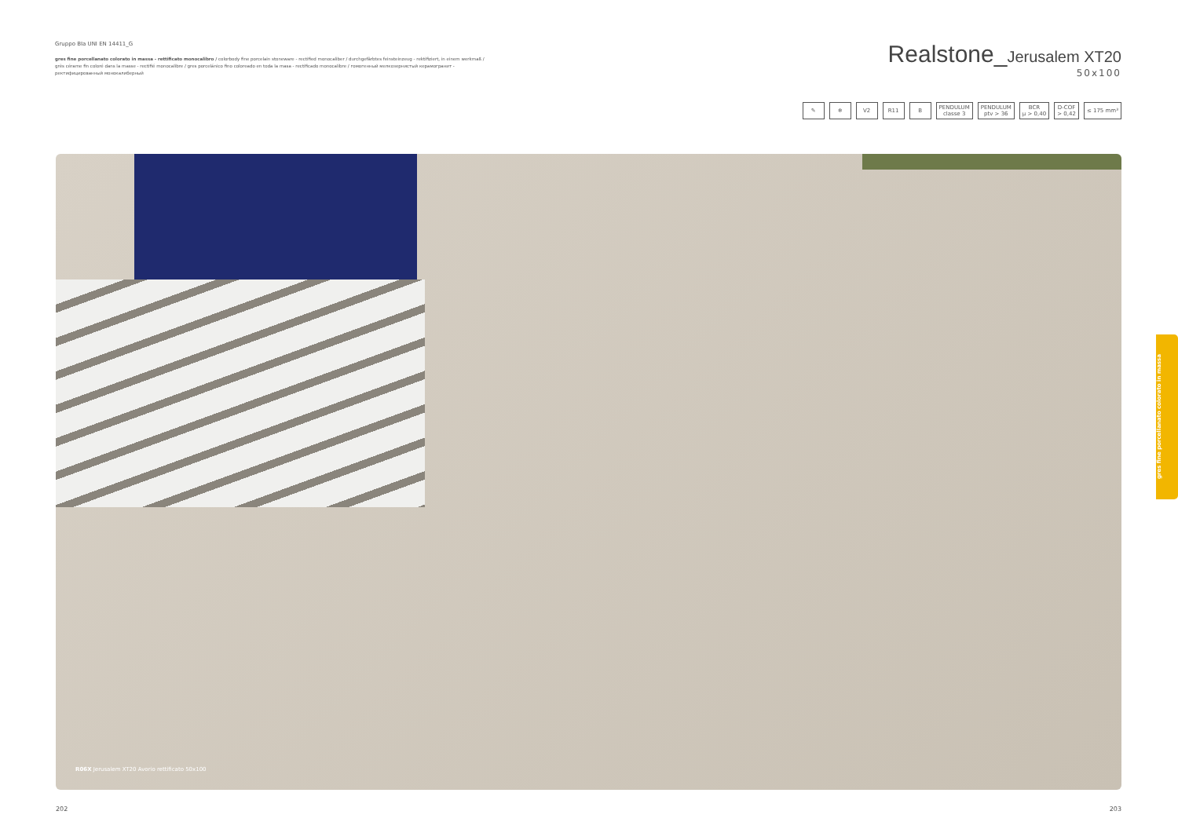Gruppo BIa UNI EN 14411_G
gres fine porcellanato colorato in massa - rettificato monocalibro / colorbody fine porcelain stoneware - rectified monocaliber / durchgefärbtes feinsteinzeug - rektifiziert, in einem werkmaß / grès cérame fin coloré dans la masse - rectifié monocalibre / gres porcelánico fino coloreado en toda la masa - rectificado monocalibre / гомогенный мелкозернистый керамогранит - ректифицированный монокалиберный
Realstone_Jerusalem XT20
50x100
✎ ❄ V2 R11 B PENDULUM
classe 3
PENDULUM
ptv > 36
BCR
μ > 0,40
D-COF
> 0,42
≤ 175 mm³
R06X Jerusalem XT20 Avorio rettificato 50x100
gres fine porcellanato colorato in massa
202 203